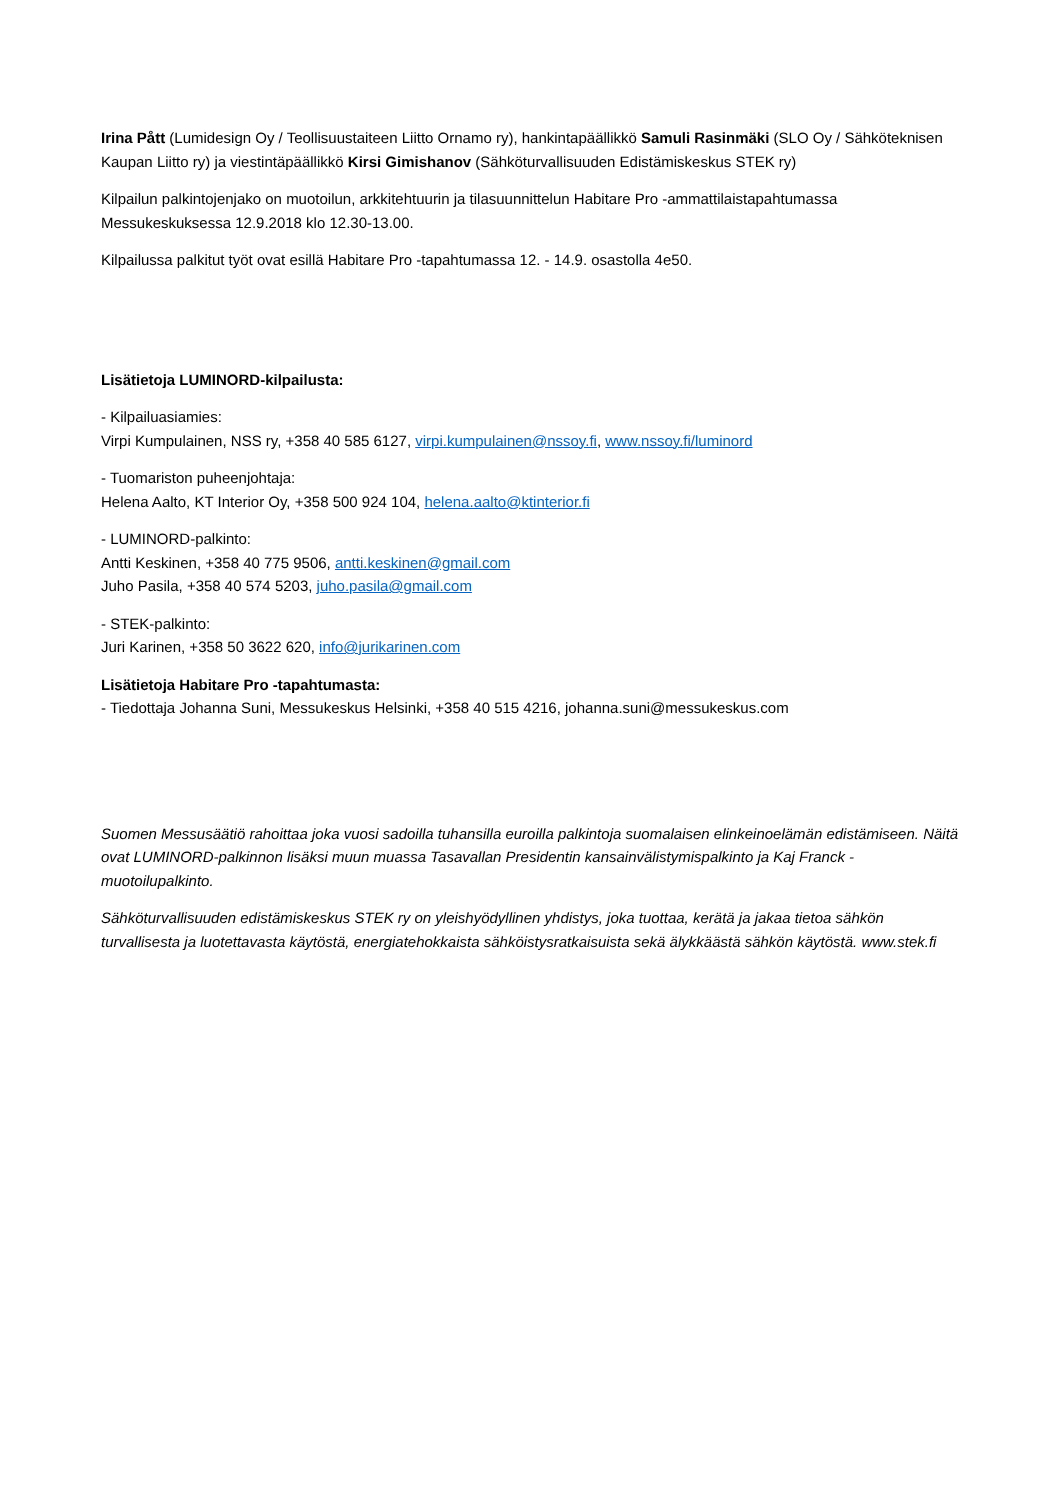Irina Pått (Lumidesign Oy / Teollisuustaiteen Liitto Ornamo ry), hankintapäällikkö Samuli Rasinmäki (SLO Oy / Sähköteknisen Kaupan Liitto ry) ja viestintäpäällikkö Kirsi Gimishanov (Sähköturvallisuuden Edistämiskeskus STEK ry)
Kilpailun palkintojenjako on muotoilun, arkkitehtuurin ja tilasuunnittelun Habitare Pro -ammattilaistapahtumassa Messukeskuksessa 12.9.2018 klo 12.30-13.00.
Kilpailussa palkitut työt ovat esillä Habitare Pro -tapahtumassa 12. - 14.9. osastolla 4e50.
Lisätietoja LUMINORD-kilpailusta:
- Kilpailuasiamies:
Virpi Kumpulainen, NSS ry, +358 40 585 6127, virpi.kumpulainen@nssoy.fi, www.nssoy.fi/luminord
- Tuomariston puheenjohtaja:
Helena Aalto, KT Interior Oy, +358 500 924 104, helena.aalto@ktinterior.fi
- LUMINORD-palkinto:
Antti Keskinen, +358 40 775 9506, antti.keskinen@gmail.com
Juho Pasila, +358 40 574 5203, juho.pasila@gmail.com
- STEK-palkinto:
Juri Karinen, +358 50 3622 620, info@jurikarinen.com
Lisätietoja Habitare Pro -tapahtumasta:
- Tiedottaja Johanna Suni, Messukeskus Helsinki, +358 40 515 4216, johanna.suni@messukeskus.com
Suomen Messusäätiö rahoittaa joka vuosi sadoilla tuhansilla euroilla palkintoja suomalaisen elinkeinoelämän edistämiseen. Näitä ovat LUMINORD-palkinnon lisäksi muun muassa Tasavallan Presidentin kansainvälistymispalkinto ja Kaj Franck -muotoilupalkinto.
Sähköturvallisuuden edistämiskeskus STEK ry on yleishyödyllinen yhdistys, joka tuottaa, kerätä ja jakaa tietoa sähkön turvallisesta ja luotettavasta käytöstä, energiatehokkaista sähköistysratkaisuista sekä älykkäästä sähkön käytöstä. www.stek.fi